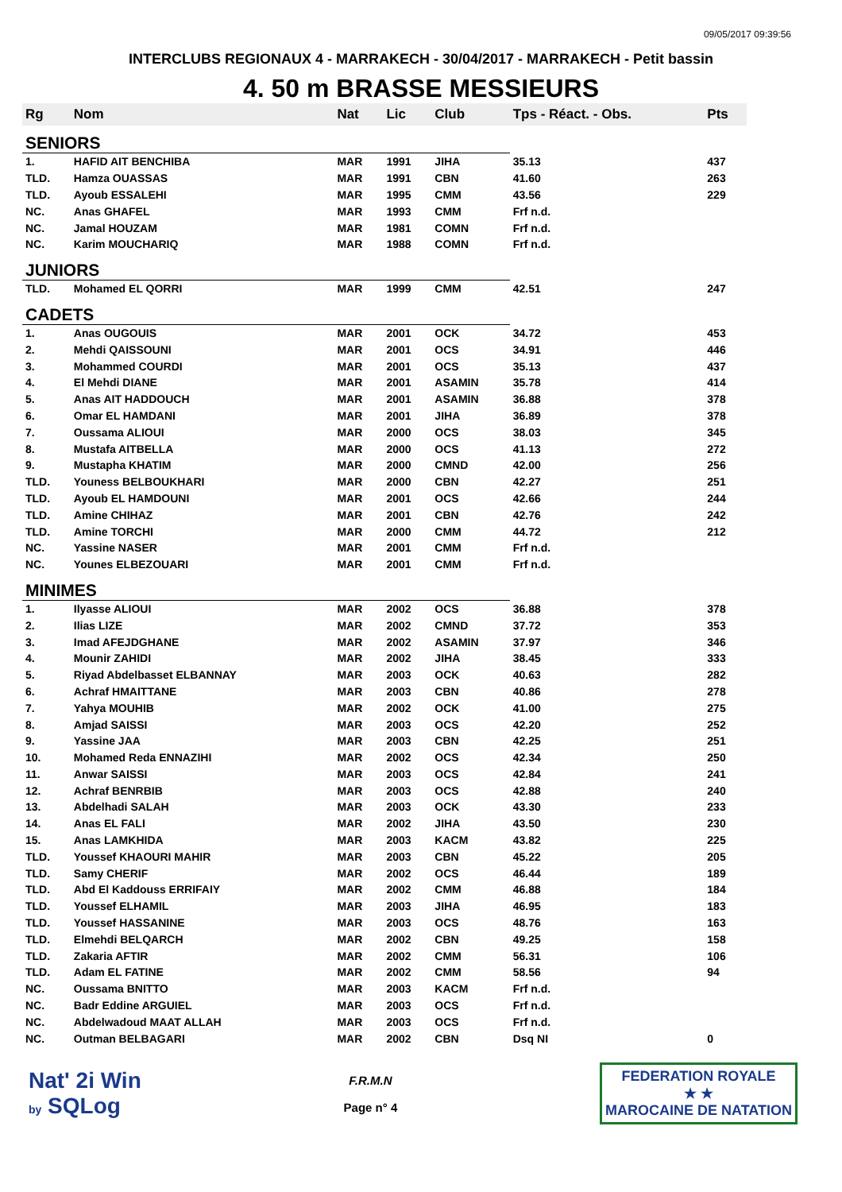09/05/2017 09:39:56
INTERCLUBS REGIONAUX 4 - MARRAKECH - 30/04/2017 - MARRAKECH - Petit bassin
4. 50 m BRASSE MESSIEURS
| Rg | Nom | Nat | Lic | Club | Tps - Réact. - Obs. | Pts |
| --- | --- | --- | --- | --- | --- | --- |
| SENIORS | | | | | | |
| 1. | HAFID AIT BENCHIBA | MAR | 1991 | JIHA | 35.13 | 437 |
| TLD. | Hamza OUASSAS | MAR | 1991 | CBN | 41.60 | 263 |
| TLD. | Ayoub ESSALEHI | MAR | 1995 | CMM | 43.56 | 229 |
| NC. | Anas GHAFEL | MAR | 1993 | CMM | Frf n.d. | |
| NC. | Jamal HOUZAM | MAR | 1981 | COMN | Frf n.d. | |
| NC. | Karim MOUCHARIQ | MAR | 1988 | COMN | Frf n.d. | |
| JUNIORS | | | | | | |
| TLD. | Mohamed EL QORRI | MAR | 1999 | CMM | 42.51 | 247 |
| CADETS | | | | | | |
| 1. | Anas OUGOUIS | MAR | 2001 | OCK | 34.72 | 453 |
| 2. | Mehdi QAISSOUNI | MAR | 2001 | OCS | 34.91 | 446 |
| 3. | Mohammed COURDI | MAR | 2001 | OCS | 35.13 | 437 |
| 4. | El Mehdi DIANE | MAR | 2001 | ASAMIN | 35.78 | 414 |
| 5. | Anas AIT HADDOUCH | MAR | 2001 | ASAMIN | 36.88 | 378 |
| 6. | Omar EL HAMDANI | MAR | 2001 | JIHA | 36.89 | 378 |
| 7. | Oussama ALIOUI | MAR | 2000 | OCS | 38.03 | 345 |
| 8. | Mustafa AITBELLA | MAR | 2000 | OCS | 41.13 | 272 |
| 9. | Mustapha KHATIM | MAR | 2000 | CMND | 42.00 | 256 |
| TLD. | Youness BELBOUKHARI | MAR | 2000 | CBN | 42.27 | 251 |
| TLD. | Ayoub EL HAMDOUNI | MAR | 2001 | OCS | 42.66 | 244 |
| TLD. | Amine CHIHAZ | MAR | 2001 | CBN | 42.76 | 242 |
| TLD. | Amine TORCHI | MAR | 2000 | CMM | 44.72 | 212 |
| NC. | Yassine NASER | MAR | 2001 | CMM | Frf n.d. | |
| NC. | Younes ELBEZOUARI | MAR | 2001 | CMM | Frf n.d. | |
| MINIMES | | | | | | |
| 1. | Ilyasse ALIOUI | MAR | 2002 | OCS | 36.88 | 378 |
| 2. | Ilias LIZE | MAR | 2002 | CMND | 37.72 | 353 |
| 3. | Imad AFEJDGHANE | MAR | 2002 | ASAMIN | 37.97 | 346 |
| 4. | Mounir ZAHIDI | MAR | 2002 | JIHA | 38.45 | 333 |
| 5. | Riyad Abdelbasset ELBANNAY | MAR | 2003 | OCK | 40.63 | 282 |
| 6. | Achraf HMAITTANE | MAR | 2003 | CBN | 40.86 | 278 |
| 7. | Yahya MOUHIB | MAR | 2002 | OCK | 41.00 | 275 |
| 8. | Amjad SAISSI | MAR | 2003 | OCS | 42.20 | 252 |
| 9. | Yassine JAA | MAR | 2003 | CBN | 42.25 | 251 |
| 10. | Mohamed Reda ENNAZIHI | MAR | 2002 | OCS | 42.34 | 250 |
| 11. | Anwar SAISSI | MAR | 2003 | OCS | 42.84 | 241 |
| 12. | Achraf BENRBIB | MAR | 2003 | OCS | 42.88 | 240 |
| 13. | Abdelhadi SALAH | MAR | 2003 | OCK | 43.30 | 233 |
| 14. | Anas EL FALI | MAR | 2002 | JIHA | 43.50 | 230 |
| 15. | Anas LAMKHIDA | MAR | 2003 | KACM | 43.82 | 225 |
| TLD. | Youssef KHAOURI MAHIR | MAR | 2003 | CBN | 45.22 | 205 |
| TLD. | Samy CHERIF | MAR | 2002 | OCS | 46.44 | 189 |
| TLD. | Abd El Kaddouss ERRIFAIY | MAR | 2002 | CMM | 46.88 | 184 |
| TLD. | Youssef ELHAMIL | MAR | 2003 | JIHA | 46.95 | 183 |
| TLD. | Youssef HASSANINE | MAR | 2003 | OCS | 48.76 | 163 |
| TLD. | Elmehdi BELQARCH | MAR | 2002 | CBN | 49.25 | 158 |
| TLD. | Zakaria AFTIR | MAR | 2002 | CMM | 56.31 | 106 |
| TLD. | Adam EL FATINE | MAR | 2002 | CMM | 58.56 | 94 |
| NC. | Oussama BNITTO | MAR | 2003 | KACM | Frf n.d. | |
| NC. | Badr Eddine ARGUIEL | MAR | 2003 | OCS | Frf n.d. | |
| NC. | Abdelwadoud MAAT ALLAH | MAR | 2003 | OCS | Frf n.d. | |
| NC. | Outman BELBAGARI | MAR | 2002 | CBN | Dsq NI | 0 |
Nat' 2i Win
by SQLog
F.R.M.N
Page n° 4
FEDERATION ROYALE
★ ★
MAROCAINE DE NATATION